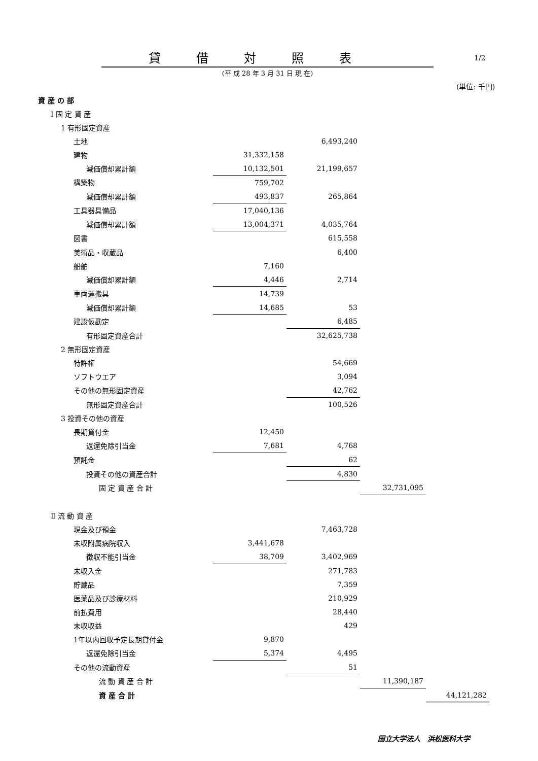貸借対照表 1/2
(平 成 28 年 3 月 31 日 現 在)
(単位: 千円)
| 資 産 の 部 | | | | |
| Ⅰ 固 定 資 産 | | | | |
| 1 有形固定資産 | | | | |
| 土地 | | 6,493,240 | | |
| 建物 | 31,332,158 | | | |
| 減価償却累計額 | 10,132,501 | 21,199,657 | | |
| 構築物 | 759,702 | | | |
| 減価償却累計額 | 493,837 | 265,864 | | |
| 工具器具備品 | 17,040,136 | | | |
| 減価償却累計額 | 13,004,371 | 4,035,764 | | |
| 図書 | | 615,558 | | |
| 美術品・収蔵品 | | 6,400 | | |
| 船舶 | 7,160 | | | |
| 減価償却累計額 | 4,446 | 2,714 | | |
| 車両運搬具 | 14,739 | | | |
| 減価償却累計額 | 14,685 | 53 | | |
| 建設仮勘定 | | 6,485 | | |
| 有形固定資産合計 | | 32,625,738 | | |
| 2 無形固定資産 | | | | |
| 特許権 | | 54,669 | | |
| ソフトウエア | | 3,094 | | |
| その他の無形固定資産 | | 42,762 | | |
| 無形固定資産合計 | | 100,526 | | |
| 3 投資その他の資産 | | | | |
| 長期貸付金 | 12,450 | | | |
| 返還免除引当金 | 7,681 | 4,768 | | |
| 預託金 | | 62 | | |
| 投資その他の資産合計 | | 4,830 | | |
| 固 定 資 産 合 計 | | | 32,731,095 | |
| Ⅱ 流 動 資 産 | | | | |
| 現金及び預金 | | 7,463,728 | | |
| 未収附属病院収入 | 3,441,678 | | | |
| 徴収不能引当金 | 38,709 | 3,402,969 | | |
| 未収入金 | | 271,783 | | |
| 貯蔵品 | | 7,359 | | |
| 医薬品及び診療材料 | | 210,929 | | |
| 前払費用 | | 28,440 | | |
| 未収収益 | | 429 | | |
| 1年以内回収予定長期貸付金 | 9,870 | | | |
| 返還免除引当金 | 5,374 | 4,495 | | |
| その他の流動資産 | | 51 | | |
| 流 動 資 産 合 計 | | | 11,390,187 | |
| 資 産 合 計 | | | | 44,121,282 |
国立大学法人　浜松医科大学